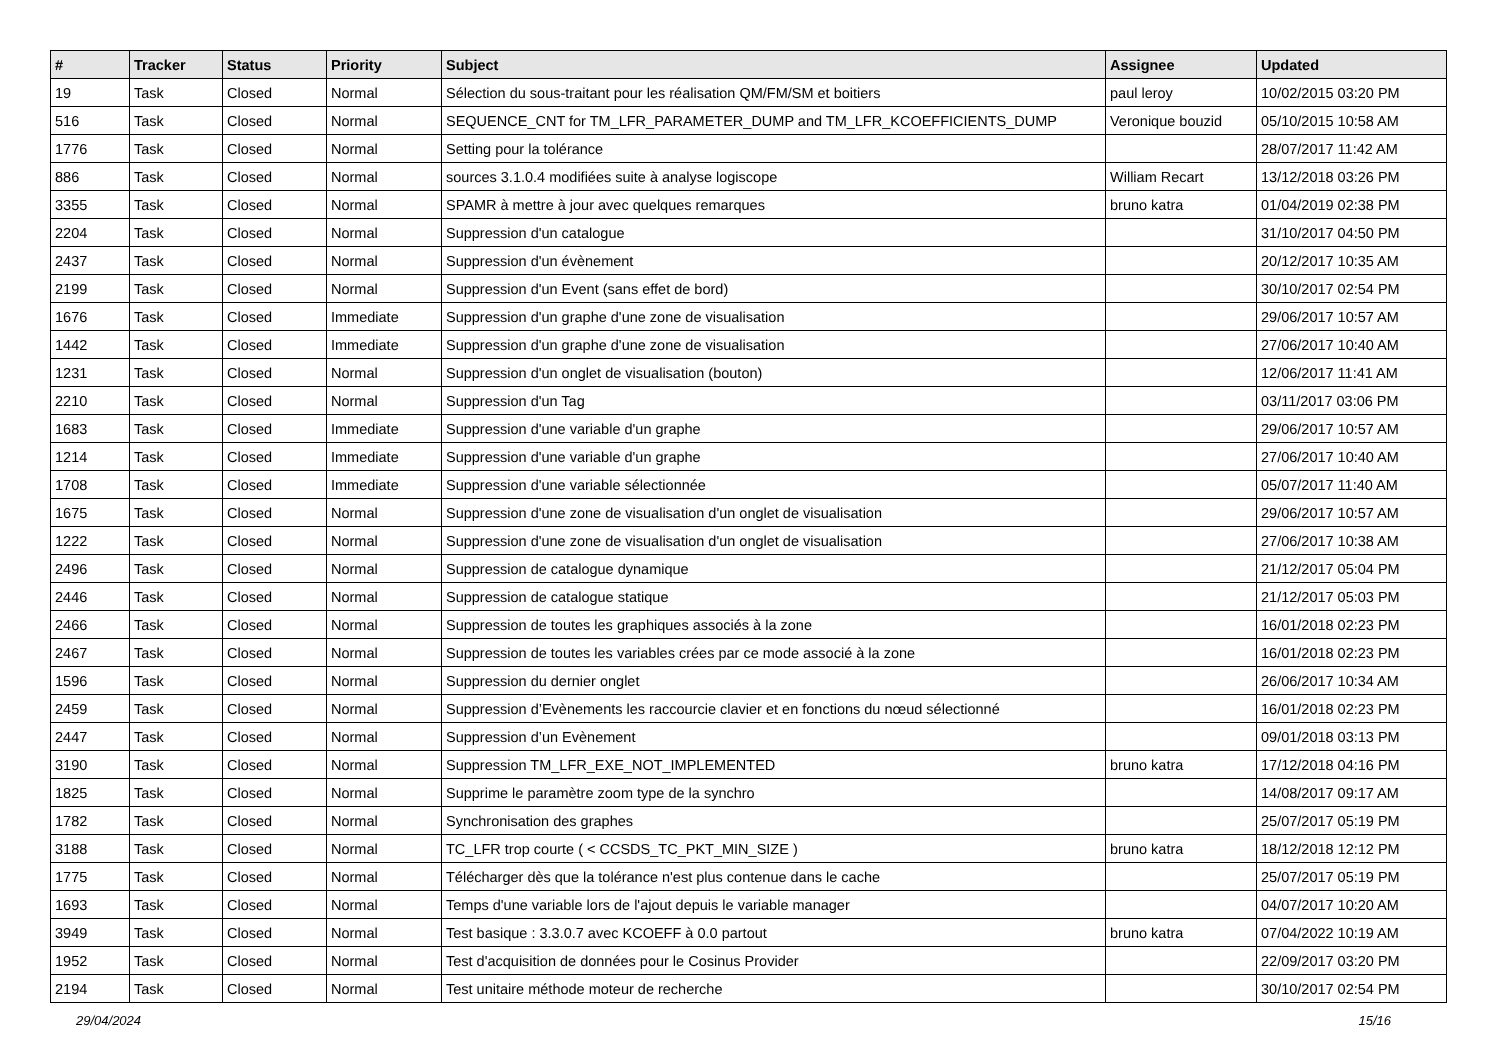| # | Tracker | Status | Priority | Subject | Assignee | Updated |
| --- | --- | --- | --- | --- | --- | --- |
| 19 | Task | Closed | Normal | Sélection du sous-traitant pour les réalisation QM/FM/SM et boitiers | paul leroy | 10/02/2015 03:20 PM |
| 516 | Task | Closed | Normal | SEQUENCE_CNT for TM_LFR_PARAMETER_DUMP and TM_LFR_KCOEFFICIENTS_DUMP | Veronique bouzid | 05/10/2015 10:58 AM |
| 1776 | Task | Closed | Normal | Setting pour la tolérance | | 28/07/2017 11:42 AM |
| 886 | Task | Closed | Normal | sources 3.1.0.4 modifiées suite à analyse logiscope | William Recart | 13/12/2018 03:26 PM |
| 3355 | Task | Closed | Normal | SPAMR à mettre à jour avec quelques remarques | bruno katra | 01/04/2019 02:38 PM |
| 2204 | Task | Closed | Normal | Suppression d'un catalogue | | 31/10/2017 04:50 PM |
| 2437 | Task | Closed | Normal | Suppression d'un évènement | | 20/12/2017 10:35 AM |
| 2199 | Task | Closed | Normal | Suppression d'un Event (sans effet de bord) | | 30/10/2017 02:54 PM |
| 1676 | Task | Closed | Immediate | Suppression d'un graphe d'une zone de visualisation | | 29/06/2017 10:57 AM |
| 1442 | Task | Closed | Immediate | Suppression d'un graphe d'une zone de visualisation | | 27/06/2017 10:40 AM |
| 1231 | Task | Closed | Normal | Suppression d'un onglet de visualisation (bouton) | | 12/06/2017 11:41 AM |
| 2210 | Task | Closed | Normal | Suppression d'un Tag | | 03/11/2017 03:06 PM |
| 1683 | Task | Closed | Immediate | Suppression d'une variable d'un graphe | | 29/06/2017 10:57 AM |
| 1214 | Task | Closed | Immediate | Suppression d'une variable d'un graphe | | 27/06/2017 10:40 AM |
| 1708 | Task | Closed | Immediate | Suppression d'une variable sélectionnée | | 05/07/2017 11:40 AM |
| 1675 | Task | Closed | Normal | Suppression d'une zone de visualisation d'un onglet de visualisation | | 29/06/2017 10:57 AM |
| 1222 | Task | Closed | Normal | Suppression d'une zone de visualisation d'un onglet de visualisation | | 27/06/2017 10:38 AM |
| 2496 | Task | Closed | Normal | Suppression de catalogue dynamique | | 21/12/2017 05:04 PM |
| 2446 | Task | Closed | Normal | Suppression de catalogue statique | | 21/12/2017 05:03 PM |
| 2466 | Task | Closed | Normal | Suppression de toutes les graphiques associés à la zone | | 16/01/2018 02:23 PM |
| 2467 | Task | Closed | Normal | Suppression de toutes les variables crées par ce mode associé à la zone | | 16/01/2018 02:23 PM |
| 1596 | Task | Closed | Normal | Suppression du dernier onglet | | 26/06/2017 10:34 AM |
| 2459 | Task | Closed | Normal | Suppression d’Evènements les raccourcie clavier et en fonctions du nœud sélectionné | | 16/01/2018 02:23 PM |
| 2447 | Task | Closed | Normal | Suppression d’un Evènement | | 09/01/2018 03:13 PM |
| 3190 | Task | Closed | Normal | Suppression TM_LFR_EXE_NOT_IMPLEMENTED | bruno katra | 17/12/2018 04:16 PM |
| 1825 | Task | Closed | Normal | Supprime le paramètre zoom type de la synchro | | 14/08/2017 09:17 AM |
| 1782 | Task | Closed | Normal | Synchronisation des graphes | | 25/07/2017 05:19 PM |
| 3188 | Task | Closed | Normal | TC_LFR trop courte ( < CCSDS_TC_PKT_MIN_SIZE ) | bruno katra | 18/12/2018 12:12 PM |
| 1775 | Task | Closed | Normal | Télécharger dès que la tolérance n'est plus contenue dans le cache | | 25/07/2017 05:19 PM |
| 1693 | Task | Closed | Normal | Temps d'une variable lors de l'ajout depuis le variable manager | | 04/07/2017 10:20 AM |
| 3949 | Task | Closed | Normal | Test basique : 3.3.0.7 avec KCOEFF à 0.0 partout | bruno katra | 07/04/2022 10:19 AM |
| 1952 | Task | Closed | Normal | Test d'acquisition de données pour le Cosinus Provider | | 22/09/2017 03:20 PM |
| 2194 | Task | Closed | Normal | Test unitaire méthode moteur de recherche | | 30/10/2017 02:54 PM |
29/04/2024 15/16